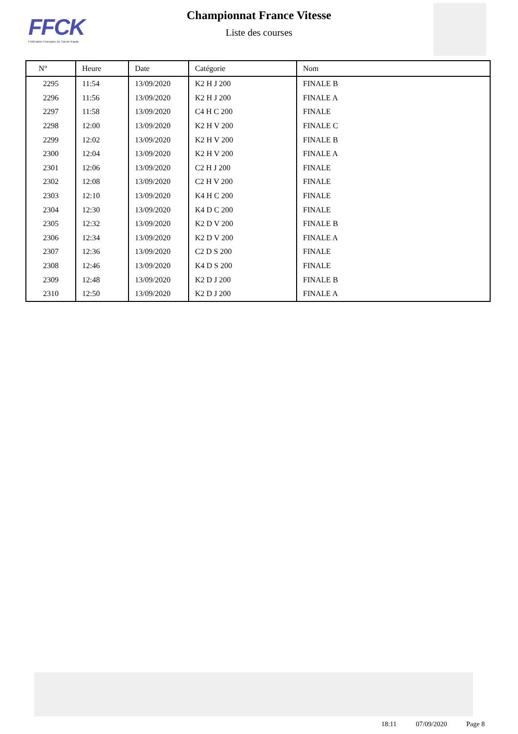FFCK
Fédération Française de Canoë-Kayak
Championnat France Vitesse
Liste des courses
| N° | Heure | Date | Catégorie | Nom |
| --- | --- | --- | --- | --- |
| 2295 | 11:54 | 13/09/2020 | K2 H J 200 | FINALE B |
| 2296 | 11:56 | 13/09/2020 | K2 H J 200 | FINALE A |
| 2297 | 11:58 | 13/09/2020 | C4 H C 200 | FINALE |
| 2298 | 12:00 | 13/09/2020 | K2 H V 200 | FINALE C |
| 2299 | 12:02 | 13/09/2020 | K2 H V 200 | FINALE B |
| 2300 | 12:04 | 13/09/2020 | K2 H V 200 | FINALE A |
| 2301 | 12:06 | 13/09/2020 | C2 H J 200 | FINALE |
| 2302 | 12:08 | 13/09/2020 | C2 H V 200 | FINALE |
| 2303 | 12:10 | 13/09/2020 | K4 H C 200 | FINALE |
| 2304 | 12:30 | 13/09/2020 | K4 D C 200 | FINALE |
| 2305 | 12:32 | 13/09/2020 | K2 D V 200 | FINALE B |
| 2306 | 12:34 | 13/09/2020 | K2 D V 200 | FINALE A |
| 2307 | 12:36 | 13/09/2020 | C2 D S 200 | FINALE |
| 2308 | 12:46 | 13/09/2020 | K4 D S 200 | FINALE |
| 2309 | 12:48 | 13/09/2020 | K2 D J 200 | FINALE B |
| 2310 | 12:50 | 13/09/2020 | K2 D J 200 | FINALE A |
18:11 07/09/2020 Page 8